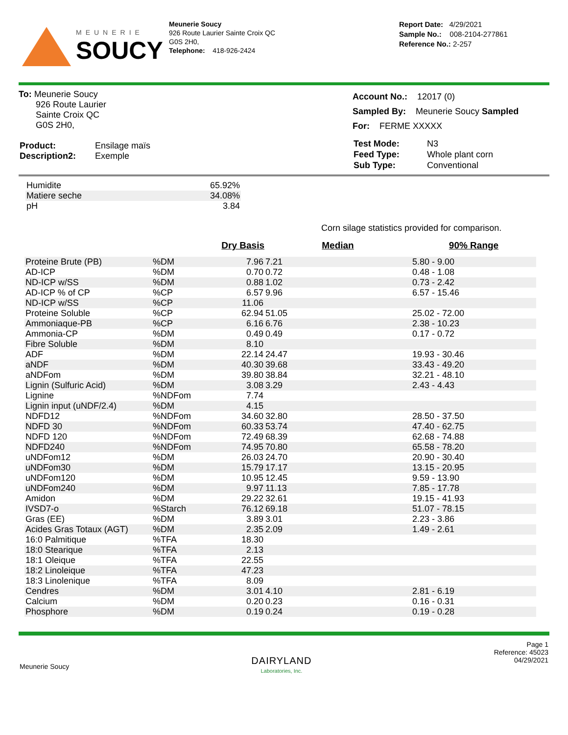MEUNERIE
SOUCY
Meunerie Soucy
926 Route Laurier Sainte Croix QC
G0S 2H0,
Telephone: 418-926-2424
Report Date: 4/29/2021
Sample No.: 008-2104-277861
Reference No.: 2-257
To: Meunerie Soucy
926 Route Laurier
Sainte Croix QC
G0S 2H0,
| Product: | Ensilage maïs |
| Description2: | Exemple |
Account No.: 12017 (0)
Sampled By: Meunerie Soucy Sampled
For: FERME XXXXX
| Test Mode: | N3 |
| Feed Type: | Whole plant corn |
| Sub Type: | Conventional |
| Humidite | 65.92% |
| Matiere seche | 34.08% |
| pH | 3.84 |
Corn silage statistics provided for comparison.
| | | Dry Basis | Median | 90% Range |
| --- | --- | --- | --- | --- |
| Proteine Brute (PB) | %DM | 7.96 | 7.21 | 5.80 - 9.00 |
| AD-ICP | %DM | 0.70 | 0.72 | 0.48 - 1.08 |
| ND-ICP w/SS | %DM | 0.88 | 1.02 | 0.73 - 2.42 |
| AD-ICP % of CP | %CP | 6.57 | 9.96 | 6.57 - 15.46 |
| ND-ICP w/SS | %CP | 11.06 | | |
| Proteine Soluble | %CP | 62.94 | 51.05 | 25.02 - 72.00 |
| Ammoniaque-PB | %CP | 6.16 | 6.76 | 2.38 - 10.23 |
| Ammonia-CP | %DM | 0.49 | 0.49 | 0.17 - 0.72 |
| Fibre Soluble | %DM | 8.10 | | |
| ADF | %DM | 22.14 | 24.47 | 19.93 - 30.46 |
| aNDF | %DM | 40.30 | 39.68 | 33.43 - 49.20 |
| aNDFom | %DM | 39.80 | 38.84 | 32.21 - 48.10 |
| Lignin (Sulfuric Acid) | %DM | 3.08 | 3.29 | 2.43 - 4.43 |
| Lignine | %NDFom | 7.74 | | |
| Lignin input (uNDF/2.4) | %DM | 4.15 | | |
| NDFD12 | %NDFom | 34.60 | 32.80 | 28.50 - 37.50 |
| NDFD 30 | %NDFom | 60.33 | 53.74 | 47.40 - 62.75 |
| NDFD 120 | %NDFom | 72.49 | 68.39 | 62.68 - 74.88 |
| NDFD240 | %NDFom | 74.95 | 70.80 | 65.58 - 78.20 |
| uNDFom12 | %DM | 26.03 | 24.70 | 20.90 - 30.40 |
| uNDFom30 | %DM | 15.79 | 17.17 | 13.15 - 20.95 |
| uNDFom120 | %DM | 10.95 | 12.45 | 9.59 - 13.90 |
| uNDFom240 | %DM | 9.97 | 11.13 | 7.85 - 17.78 |
| Amidon | %DM | 29.22 | 32.61 | 19.15 - 41.93 |
| IVSD7-o | %Starch | 76.12 | 69.18 | 51.07 - 78.15 |
| Gras (EE) | %DM | 3.89 | 3.01 | 2.23 - 3.86 |
| Acides Gras Totaux (AGT) | %DM | 2.35 | 2.09 | 1.49 - 2.61 |
| 16:0 Palmitique | %TFA | 18.30 | | |
| 18:0 Stearique | %TFA | 2.13 | | |
| 18:1 Oleique | %TFA | 22.55 | | |
| 18:2 Linoleique | %TFA | 47.23 | | |
| 18:3 Linolenique | %TFA | 8.09 | | |
| Cendres | %DM | 3.01 | 4.10 | 2.81 - 6.19 |
| Calcium | %DM | 0.20 | 0.23 | 0.16 - 0.31 |
| Phosphore | %DM | 0.19 | 0.24 | 0.19 - 0.28 |
Meunerie Soucy
DAIRYLAND
Laboratories, Inc.
Page 1
Reference: 45023
04/29/2021